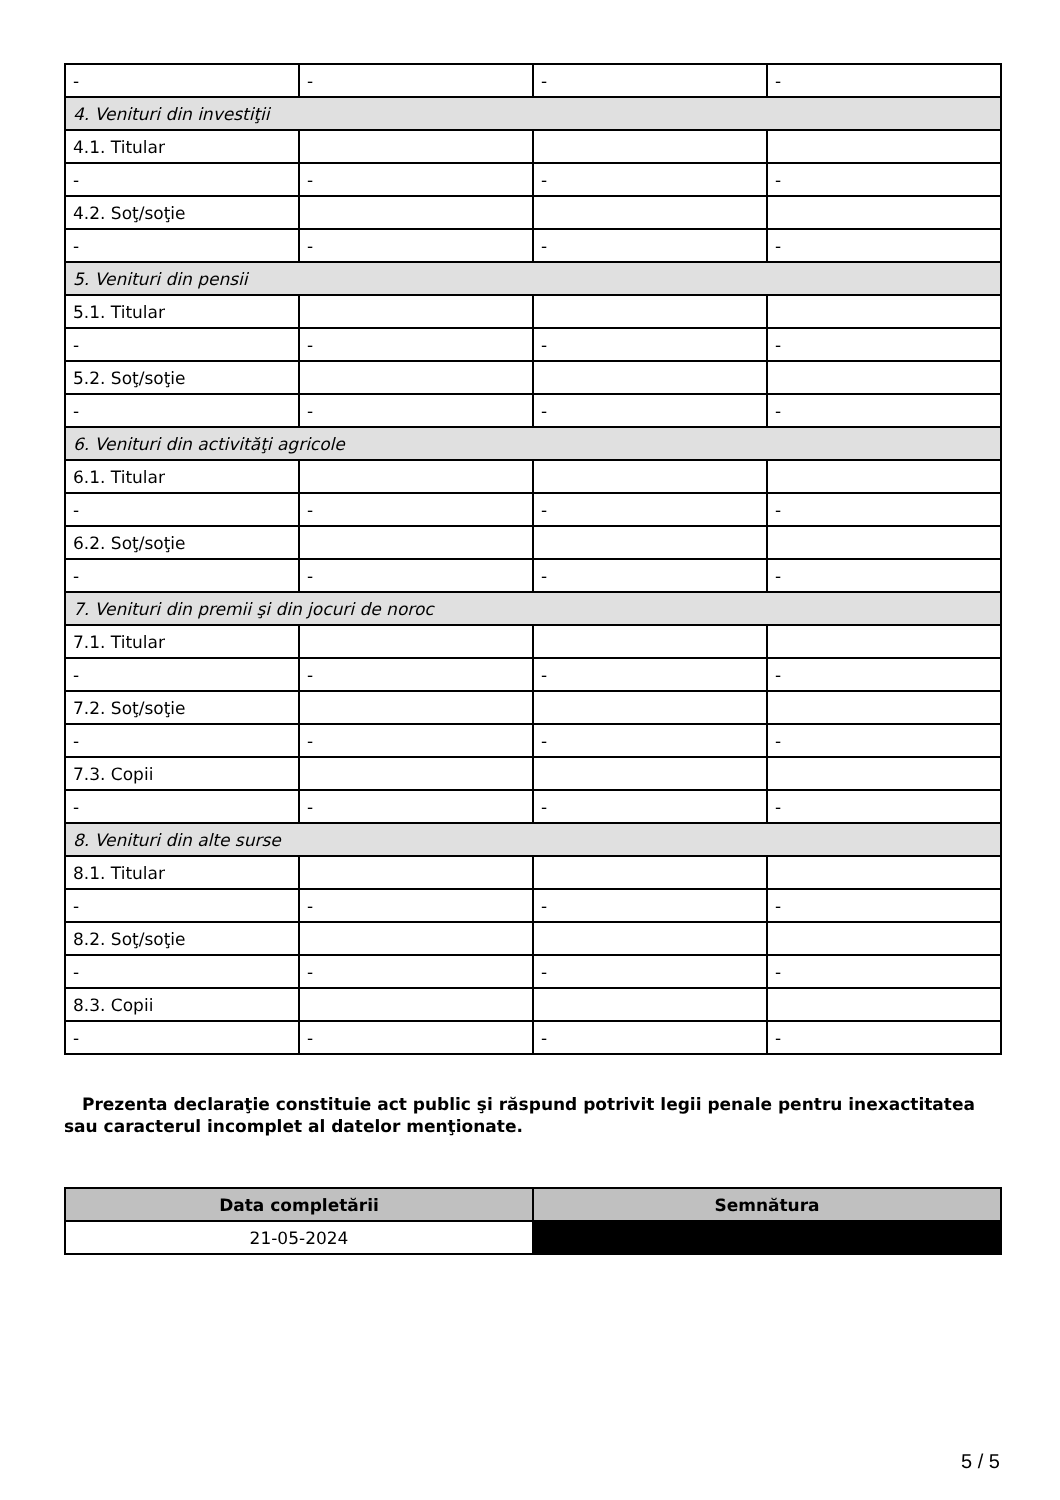| - | - | - | - |
| 4. Venituri din investiţii | | | |
| 4.1. Titular | | | |
| - | - | - | - |
| 4.2. Soţ/soţie | | | |
| - | - | - | - |
| 5. Venituri din pensii | | | |
| 5.1. Titular | | | |
| - | - | - | - |
| 5.2. Soţ/soţie | | | |
| - | - | - | - |
| 6. Venituri din activităţi agricole | | | |
| 6.1. Titular | | | |
| - | - | - | - |
| 6.2. Soţ/soţie | | | |
| - | - | - | - |
| 7. Venituri din premii şi din jocuri de noroc | | | |
| 7.1. Titular | | | |
| - | - | - | - |
| 7.2. Soţ/soţie | | | |
| - | - | - | - |
| 7.3. Copii | | | |
| - | - | - | - |
| 8. Venituri din alte surse | | | |
| 8.1. Titular | | | |
| - | - | - | - |
| 8.2. Soţ/soţie | | | |
| - | - | - | - |
| 8.3. Copii | | | |
| - | - | - | - |
Prezenta declaraţie constituie act public şi răspund potrivit legii penale pentru inexactitatea sau caracterul incomplet al datelor menţionate.
| Data completării | Semnătura |
| --- | --- |
| 21-05-2024 | |
5 / 5